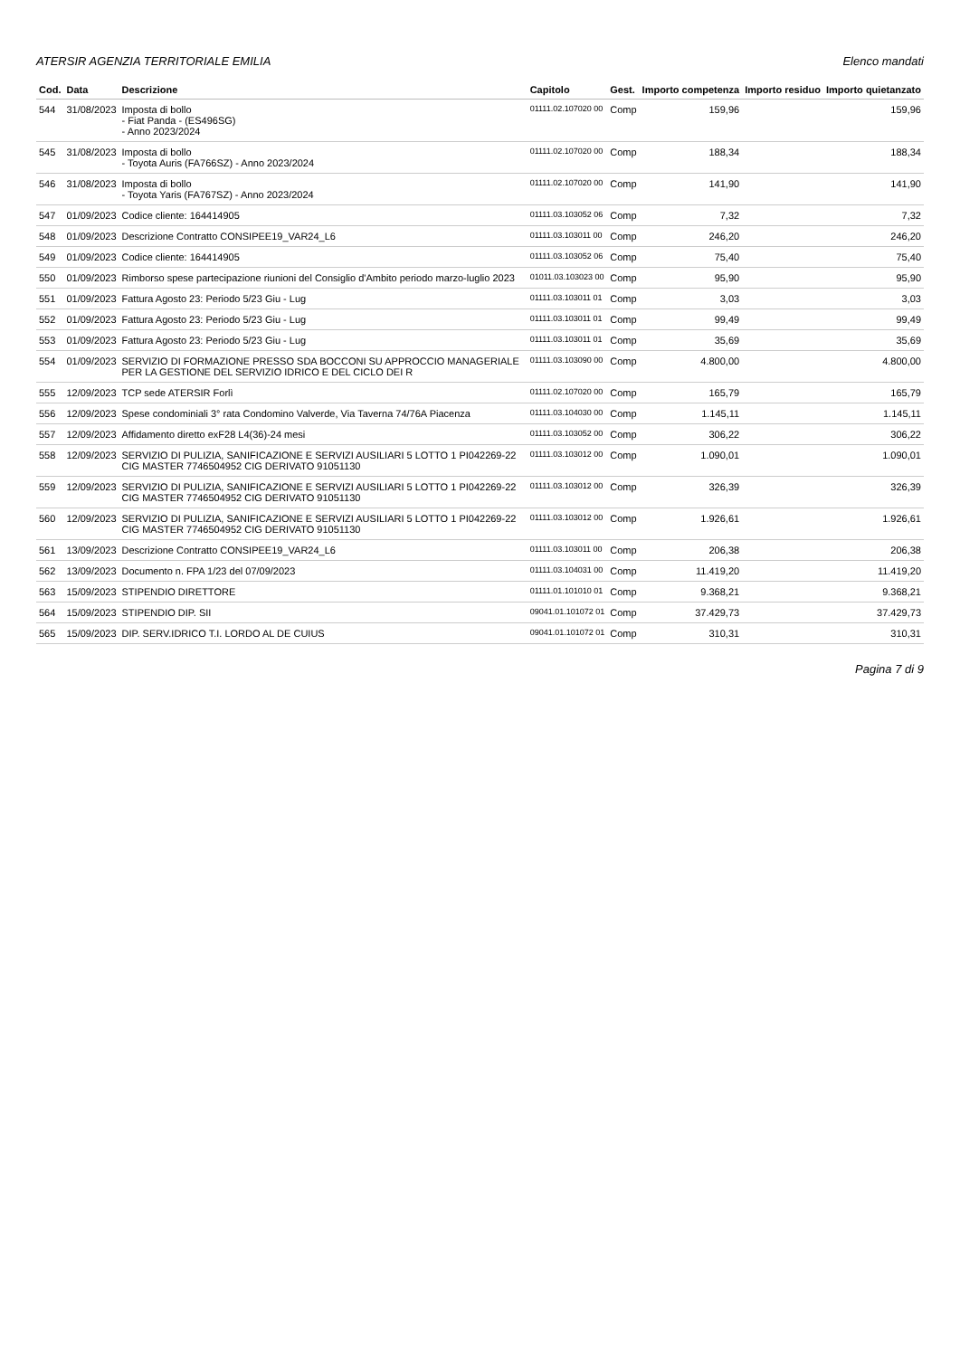ATERSIR AGENZIA TERRITORIALE EMILIA Elenco mandati
| Cod. | Data | Descrizione | Capitolo | Gest. | Importo competenza | Importo residuo | Importo quietanzato |
| --- | --- | --- | --- | --- | --- | --- | --- |
| 544 | 31/08/2023 | Imposta di bollo - Fiat Panda - (ES496SG) - Anno 2023/2024 | 01111.02.107020 00 | Comp | 159,96 | | 159,96 |
| 545 | 31/08/2023 | Imposta di bollo - Toyota Auris (FA766SZ) - Anno 2023/2024 | 01111.02.107020 00 | Comp | 188,34 | | 188,34 |
| 546 | 31/08/2023 | Imposta di bollo - Toyota Yaris (FA767SZ) - Anno 2023/2024 | 01111.02.107020 00 | Comp | 141,90 | | 141,90 |
| 547 | 01/09/2023 | Codice cliente: 164414905 | 01111.03.103052 06 | Comp | 7,32 | | 7,32 |
| 548 | 01/09/2023 | Descrizione Contratto CONSIPEE19_VAR24_L6 | 01111.03.103011 00 | Comp | 246,20 | | 246,20 |
| 549 | 01/09/2023 | Codice cliente: 164414905 | 01111.03.103052 06 | Comp | 75,40 | | 75,40 |
| 550 | 01/09/2023 | Rimborso spese partecipazione riunioni del Consiglio d'Ambito periodo marzo-luglio 2023 | 01011.03.103023 00 | Comp | 95,90 | | 95,90 |
| 551 | 01/09/2023 | Fattura Agosto 23: Periodo 5/23 Giu - Lug | 01111.03.103011 01 | Comp | 3,03 | | 3,03 |
| 552 | 01/09/2023 | Fattura Agosto 23: Periodo 5/23 Giu - Lug | 01111.03.103011 01 | Comp | 99,49 | | 99,49 |
| 553 | 01/09/2023 | Fattura Agosto 23: Periodo 5/23 Giu - Lug | 01111.03.103011 01 | Comp | 35,69 | | 35,69 |
| 554 | 01/09/2023 | SERVIZIO DI FORMAZIONE PRESSO SDA BOCCONI SU APPROCCIO MANAGERIALE PER LA GESTIONE DEL SERVIZIO IDRICO E DEL CICLO DEI R | 01111.03.103090 00 | Comp | 4.800,00 | | 4.800,00 |
| 555 | 12/09/2023 | TCP sede ATERSIR Forlì | 01111.02.107020 00 | Comp | 165,79 | | 165,79 |
| 556 | 12/09/2023 | Spese condominiali 3° rata Condomino Valverde, Via Taverna 74/76A Piacenza | 01111.03.104030 00 | Comp | 1.145,11 | | 1.145,11 |
| 557 | 12/09/2023 | Affidamento diretto exF28 L4(36)-24 mesi | 01111.03.103052 00 | Comp | 306,22 | | 306,22 |
| 558 | 12/09/2023 | SERVIZIO DI PULIZIA, SANIFICAZIONE E SERVIZI AUSILIARI 5 LOTTO 1 PI042269-22 CIG MASTER 7746504952 CIG DERIVATO 91051130 | 01111.03.103012 00 | Comp | 1.090,01 | | 1.090,01 |
| 559 | 12/09/2023 | SERVIZIO DI PULIZIA, SANIFICAZIONE E SERVIZI AUSILIARI 5 LOTTO 1 PI042269-22 CIG MASTER 7746504952 CIG DERIVATO 91051130 | 01111.03.103012 00 | Comp | 326,39 | | 326,39 |
| 560 | 12/09/2023 | SERVIZIO DI PULIZIA, SANIFICAZIONE E SERVIZI AUSILIARI 5 LOTTO 1 PI042269-22 CIG MASTER 7746504952 CIG DERIVATO 91051130 | 01111.03.103012 00 | Comp | 1.926,61 | | 1.926,61 |
| 561 | 13/09/2023 | Descrizione Contratto CONSIPEE19_VAR24_L6 | 01111.03.103011 00 | Comp | 206,38 | | 206,38 |
| 562 | 13/09/2023 | Documento n. FPA 1/23 del 07/09/2023 | 01111.03.104031 00 | Comp | 11.419,20 | | 11.419,20 |
| 563 | 15/09/2023 | STIPENDIO DIRETTORE | 01111.01.101010 01 | Comp | 9.368,21 | | 9.368,21 |
| 564 | 15/09/2023 | STIPENDIO DIP. SII | 09041.01.101072 01 | Comp | 37.429,73 | | 37.429,73 |
| 565 | 15/09/2023 | DIP. SERV.IDRICO T.I. LORDO AL DE CUIUS | 09041.01.101072 01 | Comp | 310,31 | | 310,31 |
Pagina 7 di 9